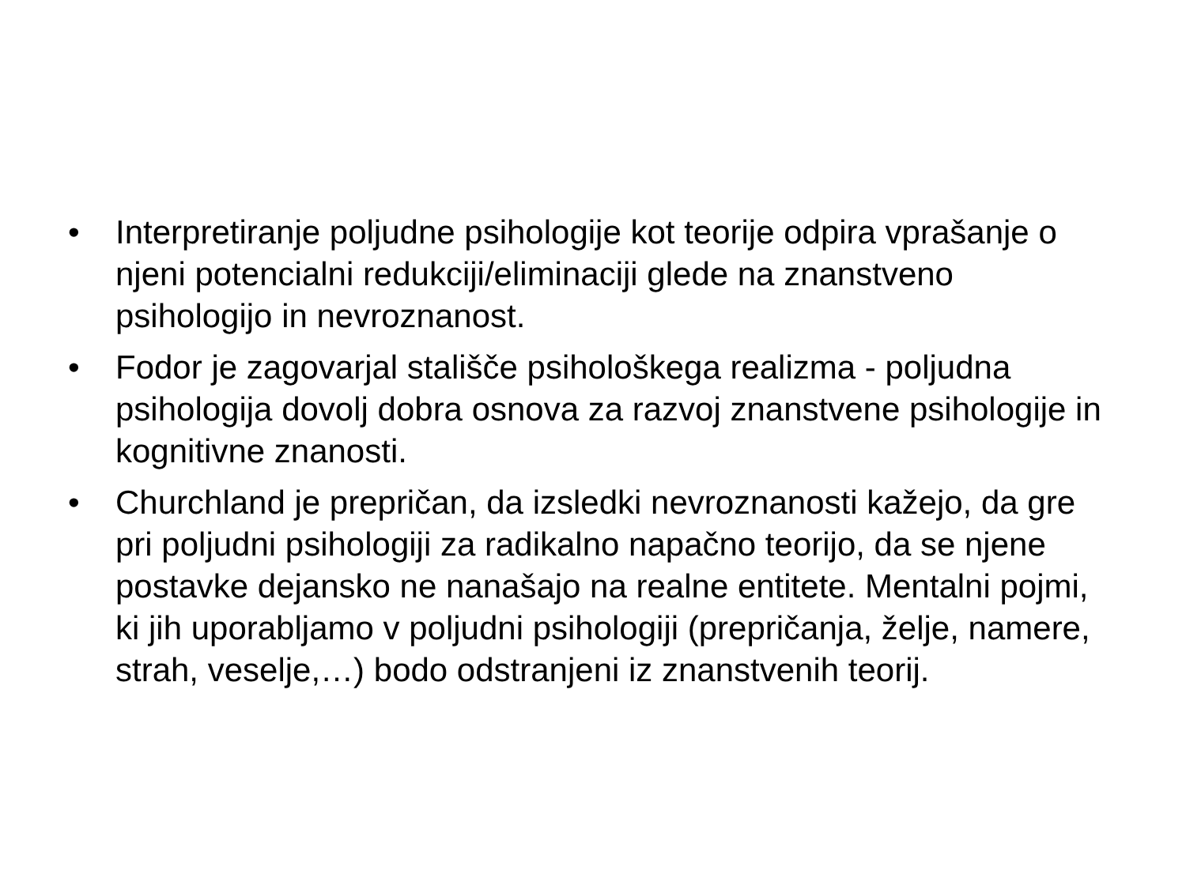• Interpretiranje poljudne psihologije kot teorije odpira vprašanje o njeni potencialni redukciji/eliminaciji glede na znanstveno psihologijo in nevroznanost.
• Fodor je zagovarjal stališče psihološkega realizma - poljudna psihologija dovolj dobra osnova za razvoj znanstvene psihologije in kognitivne znanosti.
• Churchland je prepričan, da izsledki nevroznanosti kažejo, da gre pri poljudni psihologiji za radikalno napačno teorijo, da se njene postavke dejansko ne nanašajo na realne entitete. Mentalni pojmi, ki jih uporabljamo v poljudni psihologiji (prepričanja, želje, namere, strah, veselje,…) bodo odstranjeni iz znanstvenih teorij.